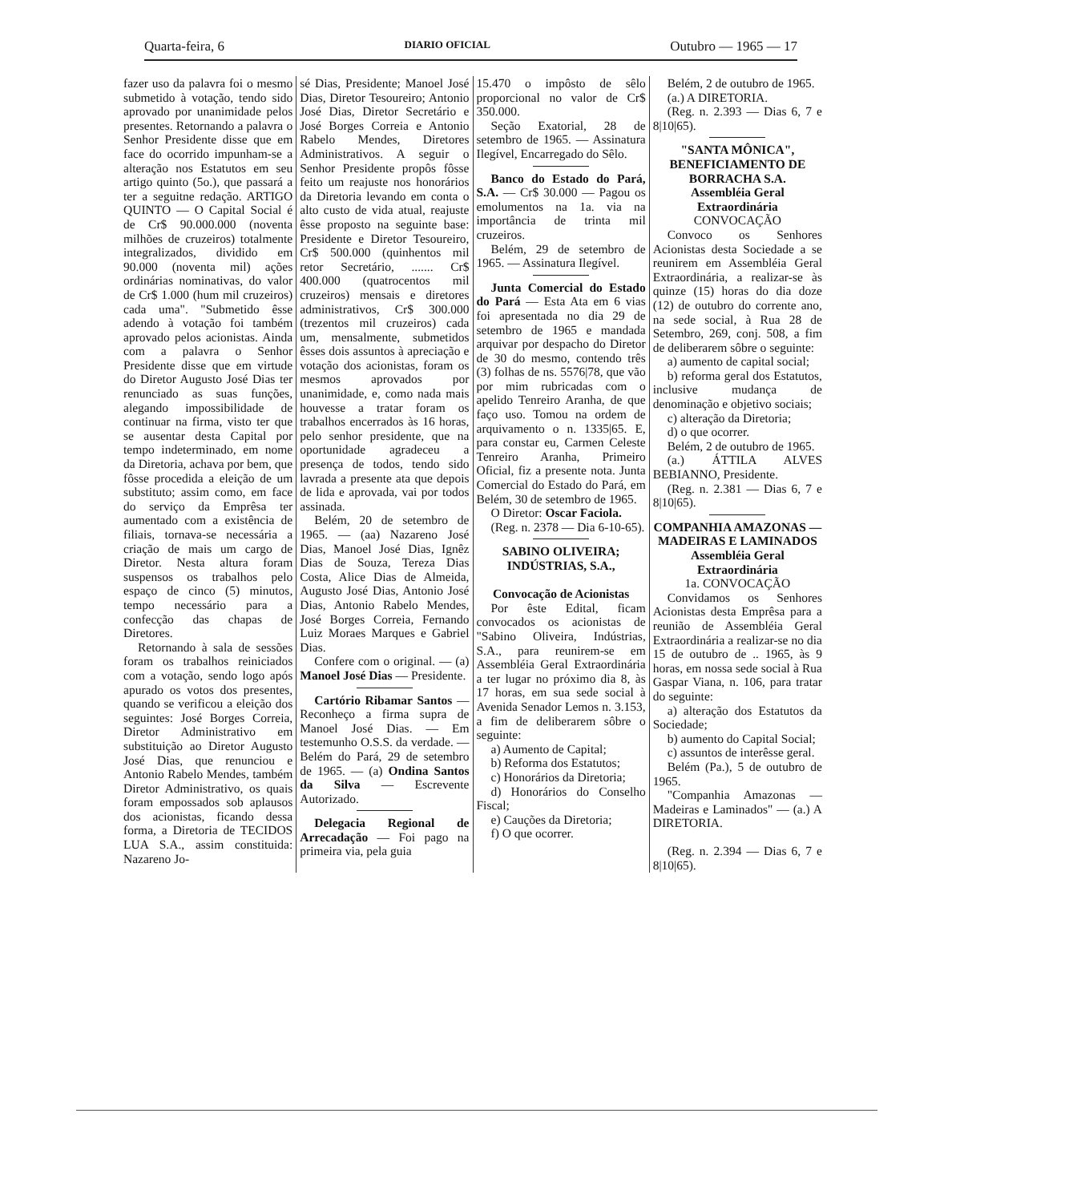Quarta-feira, 6 DIARIO OFICIAL Outubro — 1965 — 17
fazer uso da palavra foi o mesmo submetido à votação, tendo sido aprovado por unanimidade pelos presentes. Retornando a palavra o Senhor Presidente disse que em face do ocorrido impunham-se a alteração nos Estatutos em seu artigo quinto (5o.), que passará a ter a seguitne redação. ARTIGO QUINTO — O Capital Social é de Cr$ 90.000.000 (noventa milhões de cruzeiros) totalmente integralizados, dividido em 90.000 (noventa mil) ações ordinárias nominativas, do valor de Cr$ 1.000 (hum mil cruzeiros) cada uma". "Submetido êsse adendo à votação foi também aprovado pelos acionistas. Ainda com a palavra o Senhor Presidente disse que em virtude do Diretor Augusto José Dias ter renunciado as suas funções, alegando impossibilidade de continuar na firma, visto ter que se ausentar desta Capital por tempo indeterminado, em nome da Diretoria, achava por bem, que fôsse procedida a eleição de um substituto; assim como, em face do serviço da Emprêsa ter aumentado com a existência de filiais, tornava-se necessária a criação de mais um cargo de Diretor. Nesta altura foram suspensos os trabalhos pelo espaço de cinco (5) minutos, tempo necessário para a confecção das chapas de Diretores.
Retornando à sala de sessões foram os trabalhos reiniciados com a votação, sendo logo após apurado os votos dos presentes, quando se verificou a eleição dos seguintes: José Borges Correia, Diretor Administrativo em substituição ao Diretor Augusto José Dias, que renunciou e Antonio Rabelo Mendes, também Diretor Administrativo, os quais foram empossados sob aplausos dos acionistas, ficando dessa forma, a Diretoria de TECIDOS LUA S.A., assim constituida: Nazareno Jo-
sé Dias, Presidente; Manoel José Dias, Diretor Tesoureiro; Antonio José Dias, Diretor Secretário e José Borges Correia e Antonio Rabelo Mendes, Diretores Administrativos. A seguir o Senhor Presidente propôs fôsse feito um reajuste nos honorários da Diretoria levando em conta o alto custo de vida atual, reajuste êsse proposto na seguinte base: Presidente e Diretor Tesoureiro, Cr$ 500.000 (quinhentos mil retor Secretário, ....... Cr$ 400.000 (quatrocentos mil cruzeiros) mensais e diretores administrativos, Cr$ 300.000 (trezentos mil cruzeiros) cada um, mensalmente, submetidos êsses dois assuntos à apreciação e votação dos acionistas, foram os mesmos aprovados por unanimidade, e, como nada mais houvesse a tratar foram os trabalhos encerrados às 16 horas, pelo senhor presidente, que na oportunidade agradeceu a presença de todos, tendo sido lavrada a presente ata que depois de lida e aprovada, vai por todos assinada.
Belém, 20 de setembro de 1965. — (aa) Nazareno José Dias, Manoel José Dias, Ignêz Dias de Souza, Tereza Dias Costa, Alice Dias de Almeida, Augusto José Dias, Antonio José Dias, Antonio Rabelo Mendes, José Borges Correia, Fernando Luiz Moraes Marques e Gabriel Dias.
Confere com o original. — (a) Manoel José Dias — Presidente.
Cartório Ribamar Santos — Reconheço a firma supra de Manoel José Dias. — Em testemunho O.S.S. da verdade. — Belém do Pará, 29 de setembro de 1965. — (a) Ondina Santos da Silva — Escrevente Autorizado.
Delegacia Regional de Arrecadação — Foi pago na primeira via, pela guia
15.470 o impôsto de sêlo proporcional no valor de Cr$ 350.000.
Seção Exatorial, 28 de setembro de 1965. — Assinatura Ilegível, Encarregado do Sêlo.
Banco do Estado do Pará, S.A. — Cr$ 30.000 — Pagou os emolumentos na 1a. via na importância de trinta mil cruzeiros.
Belém, 29 de setembro de 1965. — Assinatura Ilegível.
Junta Comercial do Estado do Pará — Esta Ata em 6 vias foi apresentada no dia 29 de setembro de 1965 e mandada arquivar por despacho do Diretor de 30 do mesmo, contendo três (3) folhas de ns. 5576|78, que vão por mim rubricadas com o apelido Tenreiro Aranha, de que faço uso. Tomou na ordem de arquivamento o n. 1335|65. E, para constar eu, Carmen Celeste Tenreiro Aranha, Primeiro Oficial, fiz a presente nota. Junta Comercial do Estado do Pará, em Belém, 30 de setembro de 1965.
O Diretor: Oscar Faciola.
(Reg. n. 2378 — Dia 6-10-65).
SABINO OLIVEIRA; INDÚSTRIAS, S.A.,
Convocação de Acionistas
Por êste Edital, ficam convocados os acionistas de "Sabino Oliveira, Indústrias, S.A., para reunirem-se em Assembléia Geral Extraordinária a ter lugar no próximo dia 8, às 17 horas, em sua sede social à Avenida Senador Lemos n. 3.153, a fim de deliberarem sôbre o seguinte:
a) Aumento de Capital;
b) Reforma dos Estatutos;
c) Honorários da Diretoria;
d) Honorários do Conselho Fiscal;
e) Cauções da Diretoria;
f) O que ocorrer.
Belém, 2 de outubro de 1965.
(a.) A DIRETORIA.
(Reg. n. 2.393 — Dias 6, 7 e 8|10|65).
"SANTA MÔNICA", BENEFICIAMENTO DE BORRACHA S.A.
Assembléia Geral Extraordinária
CONVOCAÇÃO
Convoco os Senhores Acionistas desta Sociedade a se reunirem em Assembléia Geral Extraordinária, a realizar-se às quinze (15) horas do dia doze (12) de outubro do corrente ano, na sede social, à Rua 28 de Setembro, 269, conj. 508, a fim de deliberarem sôbre o seguinte:
a) aumento de capital social;
b) reforma geral dos Estatutos, inclusive mudança de denominação e objetivo sociais;
c) alteração da Diretoria;
d) o que ocorrer.
Belém, 2 de outubro de 1965.
(a.) ÁTTILA ALVES BEBIANNO, Presidente.
(Reg. n. 2.381 — Dias 6, 7 e 8|10|65).
COMPANHIA AMAZONAS — MADEIRAS E LAMINADOS
Assembléia Geral Extraordinária
1a. CONVOCAÇÃO
Convidamos os Senhores Acionistas desta Emprêsa para a reunião de Assembléia Geral Extraordinária a realizar-se no dia 15 de outubro de .. 1965, às 9 horas, em nossa sede social à Rua Gaspar Viana, n. 106, para tratar do seguinte:
a) alteração dos Estatutos da Sociedade;
b) aumento do Capital Social;
c) assuntos de interêsse geral.
Belém (Pa.), 5 de outubro de 1965.
"Companhia Amazonas — Madeiras e Laminados" — (a.) A DIRETORIA.
(Reg. n. 2.394 — Dias 6, 7 e 8|10|65).